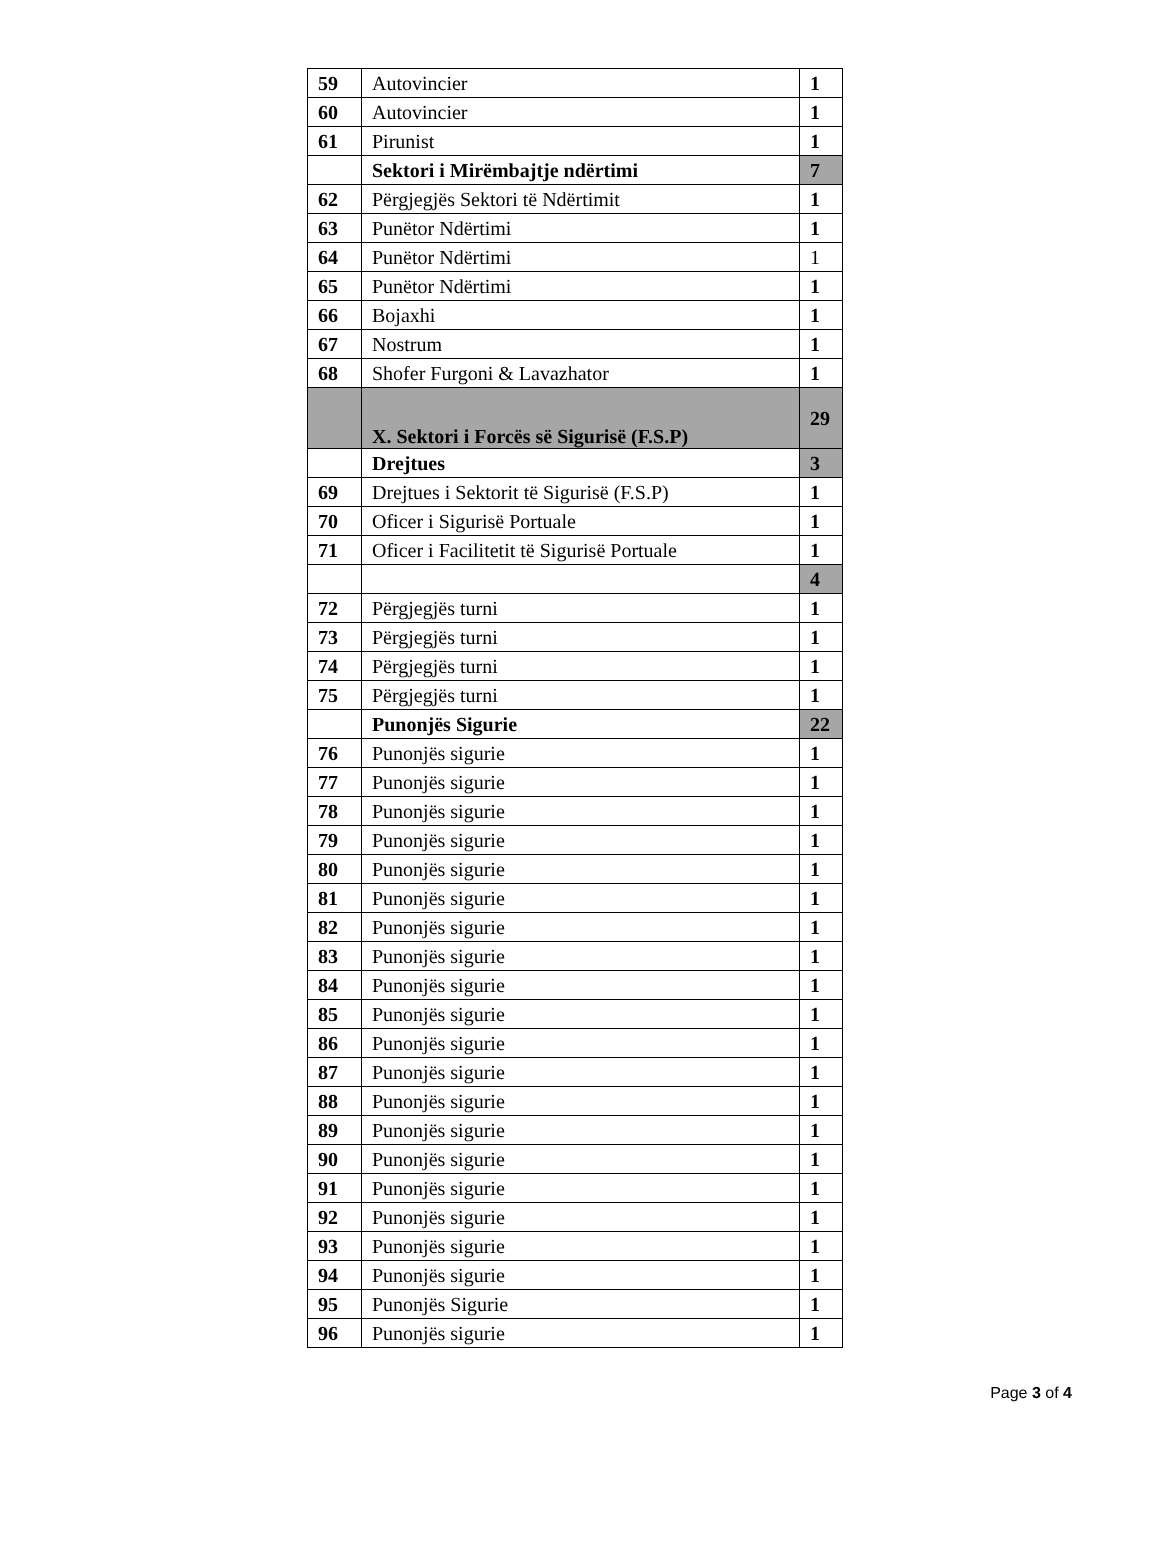| 59 | Autovincier | 1 |
| 60 | Autovincier | 1 |
| 61 | Pirunist | 1 |
| | Sektori i Mirëmbajtje ndërtimi | 7 |
| 62 | Përgjegjës Sektori të Ndërtimit | 1 |
| 63 | Punëtor Ndërtimi | 1 |
| 64 | Punëtor Ndërtimi | 1 |
| 65 | Punëtor Ndërtimi | 1 |
| 66 | Bojaxhi | 1 |
| 67 | Nostrum | 1 |
| 68 | Shofer Furgoni & Lavazhator | 1 |
| | X. Sektori i Forcës së Sigurisë (F.S.P) | 29 |
| | Drejtues | 3 |
| 69 | Drejtues i Sektorit të Sigurisë (F.S.P) | 1 |
| 70 | Oficer i Sigurisë Portuale | 1 |
| 71 | Oficer i Facilitetit të Sigurisë Portuale | 1 |
| | | 4 |
| 72 | Përgjegjës turni | 1 |
| 73 | Përgjegjës turni | 1 |
| 74 | Përgjegjës turni | 1 |
| 75 | Përgjegjës turni | 1 |
| | Punonjës Sigurie | 22 |
| 76 | Punonjës sigurie | 1 |
| 77 | Punonjës sigurie | 1 |
| 78 | Punonjës sigurie | 1 |
| 79 | Punonjës sigurie | 1 |
| 80 | Punonjës sigurie | 1 |
| 81 | Punonjës sigurie | 1 |
| 82 | Punonjës sigurie | 1 |
| 83 | Punonjës sigurie | 1 |
| 84 | Punonjës sigurie | 1 |
| 85 | Punonjës sigurie | 1 |
| 86 | Punonjës sigurie | 1 |
| 87 | Punonjës sigurie | 1 |
| 88 | Punonjës sigurie | 1 |
| 89 | Punonjës sigurie | 1 |
| 90 | Punonjës sigurie | 1 |
| 91 | Punonjës sigurie | 1 |
| 92 | Punonjës sigurie | 1 |
| 93 | Punonjës sigurie | 1 |
| 94 | Punonjës sigurie | 1 |
| 95 | Punonjës Sigurie | 1 |
| 96 | Punonjës sigurie | 1 |
Page 3 of 4